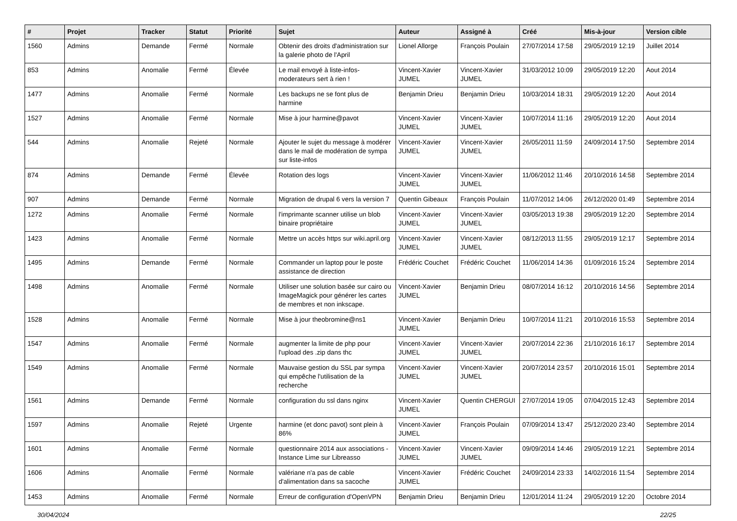| # | Projet | Tracker | Statut | Priorité | Sujet | Auteur | Assigné à | Créé | Mis-à-jour | Version cible |
| --- | --- | --- | --- | --- | --- | --- | --- | --- | --- | --- |
| 1560 | Admins | Demande | Fermé | Normale | Obtenir des droits d'administration sur la galerie photo de l'April | Lionel Allorge | François Poulain | 27/07/2014 17:58 | 29/05/2019 12:19 | Juillet 2014 |
| 853 | Admins | Anomalie | Fermé | Élevée | Le mail envoyé à liste-infos-moderateurs sert à rien ! | Vincent-Xavier JUMEL | Vincent-Xavier JUMEL | 31/03/2012 10:09 | 29/05/2019 12:20 | Aout 2014 |
| 1477 | Admins | Anomalie | Fermé | Normale | Les backups ne se font plus de harmine | Benjamin Drieu | Benjamin Drieu | 10/03/2014 18:31 | 29/05/2019 12:20 | Aout 2014 |
| 1527 | Admins | Anomalie | Fermé | Normale | Mise à jour harmine@pavot | Vincent-Xavier JUMEL | Vincent-Xavier JUMEL | 10/07/2014 11:16 | 29/05/2019 12:20 | Aout 2014 |
| 544 | Admins | Anomalie | Rejeté | Normale | Ajouter le sujet du message à modérer dans le mail de modération de sympa sur liste-infos | Vincent-Xavier JUMEL | Vincent-Xavier JUMEL | 26/05/2011 11:59 | 24/09/2014 17:50 | Septembre 2014 |
| 874 | Admins | Demande | Fermé | Élevée | Rotation des logs | Vincent-Xavier JUMEL | Vincent-Xavier JUMEL | 11/06/2012 11:46 | 20/10/2016 14:58 | Septembre 2014 |
| 907 | Admins | Demande | Fermé | Normale | Migration de drupal 6 vers la version 7 | Quentin Gibeaux | François Poulain | 11/07/2012 14:06 | 26/12/2020 01:49 | Septembre 2014 |
| 1272 | Admins | Anomalie | Fermé | Normale | l'imprimante scanner utilise un blob binaire propriétaire | Vincent-Xavier JUMEL | Vincent-Xavier JUMEL | 03/05/2013 19:38 | 29/05/2019 12:20 | Septembre 2014 |
| 1423 | Admins | Anomalie | Fermé | Normale | Mettre un accès https sur wiki.april.org | Vincent-Xavier JUMEL | Vincent-Xavier JUMEL | 08/12/2013 11:55 | 29/05/2019 12:17 | Septembre 2014 |
| 1495 | Admins | Demande | Fermé | Normale | Commander un laptop pour le poste assistance de direction | Frédéric Couchet | Frédéric Couchet | 11/06/2014 14:36 | 01/09/2016 15:24 | Septembre 2014 |
| 1498 | Admins | Anomalie | Fermé | Normale | Utiliser une solution basée sur cairo ou ImageMagick pour générer les cartes de membres et non inkscape. | Vincent-Xavier JUMEL | Benjamin Drieu | 08/07/2014 16:12 | 20/10/2016 14:56 | Septembre 2014 |
| 1528 | Admins | Anomalie | Fermé | Normale | Mise à jour theobromine@ns1 | Vincent-Xavier JUMEL | Benjamin Drieu | 10/07/2014 11:21 | 20/10/2016 15:53 | Septembre 2014 |
| 1547 | Admins | Anomalie | Fermé | Normale | augmenter la limite de php pour l'upload des .zip dans thc | Vincent-Xavier JUMEL | Vincent-Xavier JUMEL | 20/07/2014 22:36 | 21/10/2016 16:17 | Septembre 2014 |
| 1549 | Admins | Anomalie | Fermé | Normale | Mauvaise gestion du SSL par sympa qui empêche l'utilisation de la recherche | Vincent-Xavier JUMEL | Vincent-Xavier JUMEL | 20/07/2014 23:57 | 20/10/2016 15:01 | Septembre 2014 |
| 1561 | Admins | Demande | Fermé | Normale | configuration du ssl dans nginx | Vincent-Xavier JUMEL | Quentin CHERGUI | 27/07/2014 19:05 | 07/04/2015 12:43 | Septembre 2014 |
| 1597 | Admins | Anomalie | Rejeté | Urgente | harmine (et donc pavot) sont plein à 86% | Vincent-Xavier JUMEL | François Poulain | 07/09/2014 13:47 | 25/12/2020 23:40 | Septembre 2014 |
| 1601 | Admins | Anomalie | Fermé | Normale | questionnaire 2014 aux associations - Instance Lime sur Libreasso | Vincent-Xavier JUMEL | Vincent-Xavier JUMEL | 09/09/2014 14:46 | 29/05/2019 12:21 | Septembre 2014 |
| 1606 | Admins | Anomalie | Fermé | Normale | valériane n'a pas de cable d'alimentation dans sa sacoche | Vincent-Xavier JUMEL | Frédéric Couchet | 24/09/2014 23:33 | 14/02/2016 11:54 | Septembre 2014 |
| 1453 | Admins | Anomalie | Fermé | Normale | Erreur de configuration d'OpenVPN | Benjamin Drieu | Benjamin Drieu | 12/01/2014 11:24 | 29/05/2019 12:20 | Octobre 2014 |
30/04/2024 22/25